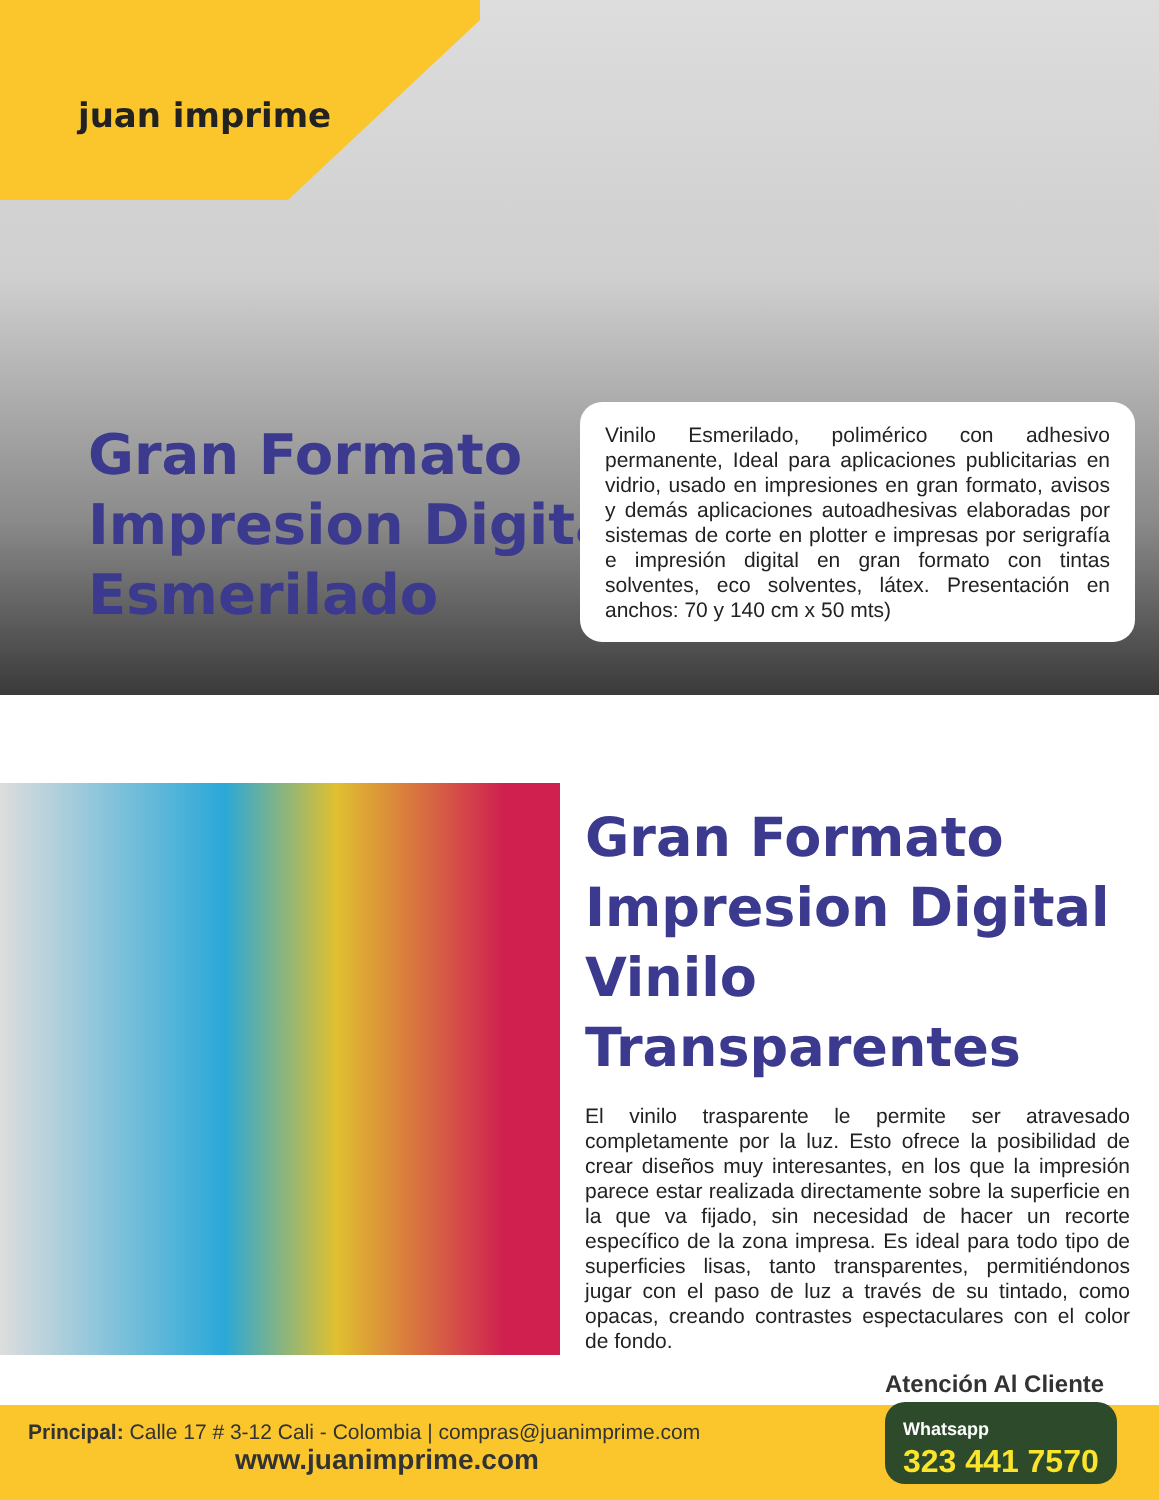juan imprime
Gran Formato
Impresion Digital
Esmerilado
Vinilo Esmerilado, polimérico con adhesivo permanente, Ideal para aplicaciones publicitarias en vidrio, usado en impresiones en gran formato, avisos y demás aplicaciones autoadhesivas elaboradas por sistemas de corte en plotter e impresas por serigrafía e impresión digital en gran formato con tintas solventes, eco solventes, látex. Presentación en anchos: 70 y 140 cm x 50 mts)
Gran Formato
Impresion Digital
Vinilo Transparentes
El vinilo trasparente le permite ser atravesado completamente por la luz. Esto ofrece la posibilidad de crear diseños muy interesantes, en los que la impresión parece estar realizada directamente sobre la superficie en la que va fijado, sin necesidad de hacer un recorte específico de la zona impresa. Es ideal para todo tipo de superficies lisas, tanto transparentes, permitiéndonos jugar con el paso de luz a través de su tintado, como opacas, creando contrastes espectaculares con el color de fondo.
Principal: Calle 17 # 3-12 Cali - Colombia | compras@juanimprime.com
www.juanimprime.com
Atención Al Cliente
Whatsapp
323 441 7570